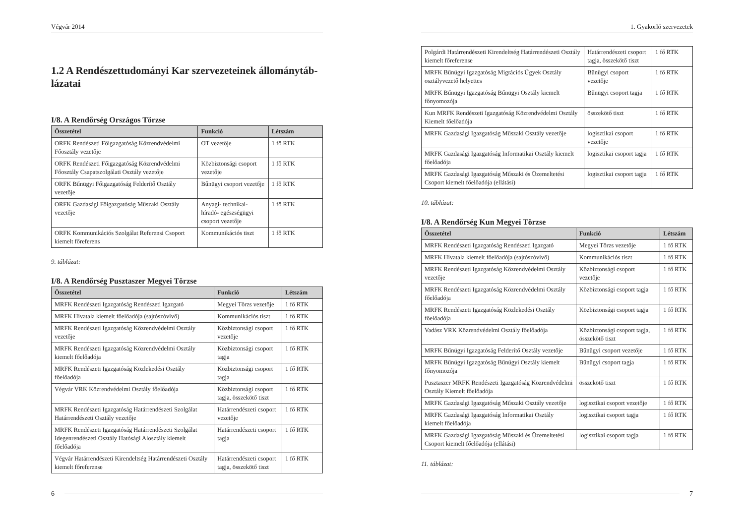Végvár 2014
1.2 A Rendészettudományi Kar szervezeteinek állománytáb-lázatai
I/8. A Rendőrség Országos Törzse
| Összetétel | Funkció | Létszám |
| --- | --- | --- |
| ORFK Rendészeti Főigazgatóság Közrendvédelmi Főosztály vezetője | OT vezetője | 1 fő RTK |
| ORFK Rendészeti Főigazgatóság Közrendvédelmi Főosztály Csapatszolgálati Osztály vezetője | Közbiztonsági csoport vezetője | 1 fő RTK |
| ORFK Bűnügyi Főigazgatóság Felderítő Osztály vezetője | Bűnügyi csoport vezetője | 1 fő RTK |
| ORFK Gazdasági Főigazgatóság Műszaki Osztály vezetője | Anyagi- technikai- híradó- egészségügyi csoport vezetője | 1 fő RTK |
| ORFK Kommunikációs Szolgálat Referensi Csoport kiemelt főreferens | Kommunikációs tiszt | 1 fő RTK |
9. táblázat:
I/8. A Rendőrség Pusztaszer Megyei Törzse
| Összetétel | Funkció | Létszám |
| --- | --- | --- |
| MRFK Rendészeti Igazgatóság Rendészeti Igazgató | Megyei Törzs vezetője | 1 fő RTK |
| MRFK Hivatala kiemelt főelőadója (sajtószóvivő) | Kommunikációs tiszt | 1 fő RTK |
| MRFK Rendészeti Igazgatóság Közrendvédelmi Osztály vezetője | Közbiztonsági csoport vezetője | 1 fő RTK |
| MRFK Rendészeti Igazgatóság Közrendvédelmi Osztály kiemelt főelőadója | Közbiztonsági csoport tagja | 1 fő RTK |
| MRFK Rendészeti Igazgatóság Közlekedési Osztály főelőadója | Közbiztonsági csoport tagja | 1 fő RTK |
| Végvár VRK Közrendvédelmi Osztály főelőadója | Közbiztonsági csoport tagja, összekötő tiszt | 1 fő RTK |
| MRFK Rendészeti Igazgatóság Határrendészeti Szolgálat Határrendészeti Osztály vezetője | Határrendészeti csoport vezetője | 1 fő RTK |
| MRFK Rendészeti Igazgatóság Határrendészeti Szolgálat Idegenrendészeti Osztály Hatósági Alosztály kiemelt főelőadója | Határrendészeti csoport tagja | 1 fő RTK |
| Végvár Határrendészeti Kirendeltség Határrendészeti Osztály kiemelt főreferense | Határrendészeti csoport tagja, összekötő tiszt | 1 fő RTK |
6
1. Gyakorló szervezetek
| Polgárdi Határrendészeti Kirendeltség Határrendészeti Osztály kiemelt főreferense | Határrendészeti csoport tagja, összekötő tiszt | 1 fő RTK |
| MRFK Bűnügyi Igazgatóság Migrációs Ügyek Osztály osztályvezető helyettes | Bűnügyi csoport vezetője | 1 fő RTK |
| MRFK Bűnügyi Igazgatóság Bűnügyi Osztály kiemelt főnyomozója | Bűnügyi csoport tagja | 1 fő RTK |
| Kun MRFK Rendészeti Igazgatóság Közrendvédelmi Osztály Kiemelt főelőadója | összekötő tiszt | 1 fő RTK |
| MRFK Gazdasági Igazgatóság Műszaki Osztály vezetője | logisztikai csoport vezetője | 1 fő RTK |
| MRFK Gazdasági Igazgatóság Informatikai Osztály kiemelt főelőadója | logisztikai csoport tagja | 1 fő RTK |
| MRFK Gazdasági Igazgatóság Műszaki és Üzemeltetési Csoport kiemelt főelőadója (ellátási) | logisztikai csoport tagja | 1 fő RTK |
10. táblázat:
I/8. A Rendőrség Kun Megyei Törzse
| Összetétel | Funkció | Létszám |
| --- | --- | --- |
| MRFK Rendészeti Igazgatóság Rendészeti Igazgató | Megyei Törzs vezetője | 1 fő RTK |
| MRFK Hivatala kiemelt főelőadója (sajtószóvivő) | Kommunikációs tiszt | 1 fő RTK |
| MRFK Rendészeti Igazgatóság Közrendvédelmi Osztály vezetője | Közbiztonsági csoport vezetője | 1 fő RTK |
| MRFK Rendészeti Igazgatóság Közrendvédelmi Osztály főelőadója | Közbiztonsági csoport tagja | 1 fő RTK |
| MRFK Rendészeti Igazgatóság Közlekedési Osztály főelőadója | Közbiztonsági csoport tagja | 1 fő RTK |
| Vadász VRK Közrendvédelmi Osztály főelőadója | Közbiztonsági csoport tagja, összekötő tiszt | 1 fő RTK |
| MRFK Bűnügyi Igazgatóság Felderítő Osztály vezetője | Bűnügyi csoport vezetője | 1 fő RTK |
| MRFK Bűnügyi Igazgatóság Bűnügyi Osztály kiemelt főnyomozója | Bűnügyi csoport tagja | 1 fő RTK |
| Pusztaszer MRFK Rendészeti Igazgatóság Közrendvédelmi Osztály Kiemelt főelőadója | összekötő tiszt | 1 fő RTK |
| MRFK Gazdasági Igazgatóság Műszaki Osztály vezetője | logisztikai csoport vezetője | 1 fő RTK |
| MRFK Gazdasági Igazgatóság Informatikai Osztály kiemelt főelőadója | logisztikai csoport tagja | 1 fő RTK |
| MRFK Gazdasági Igazgatóság Műszaki és Üzemeltetési Csoport kiemelt főelőadója (ellátási) | logisztikai csoport tagja | 1 fő RTK |
11. táblázat:
7